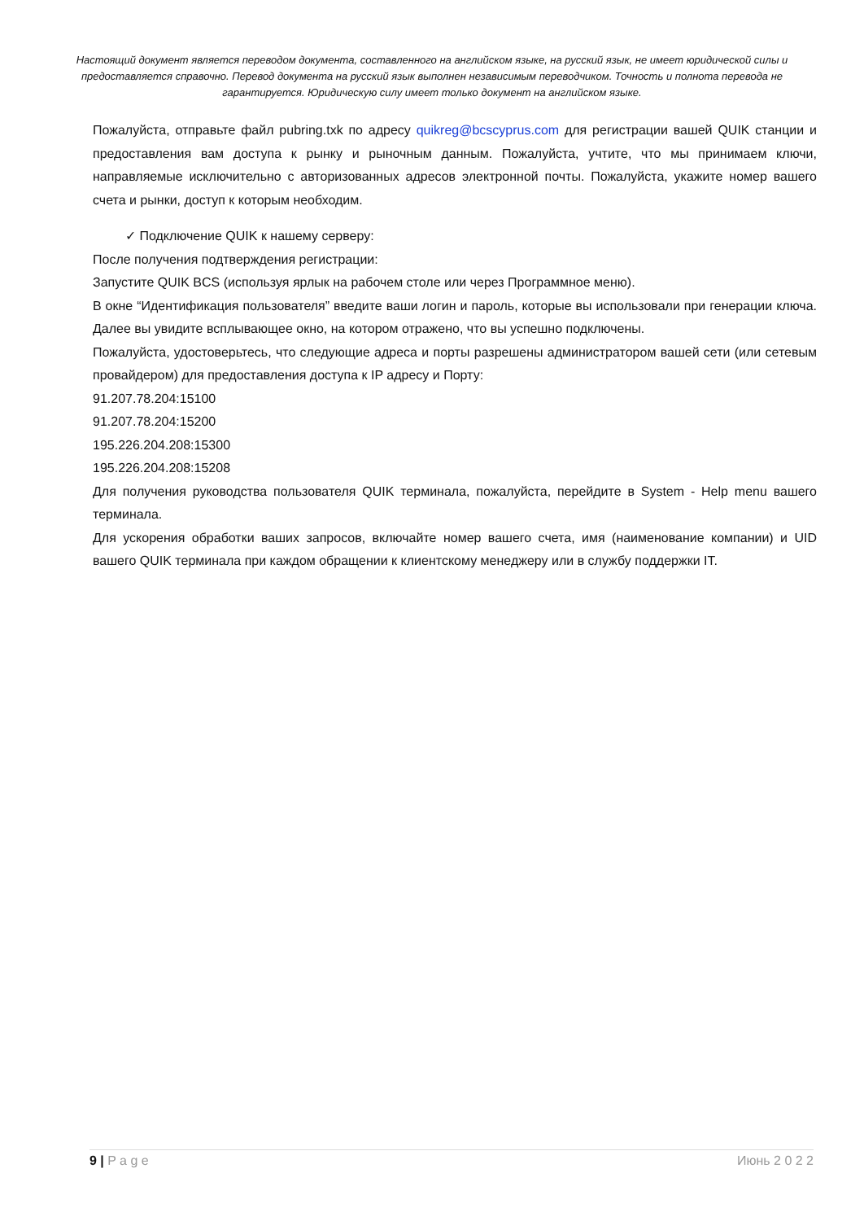Настоящий документ является переводом документа, составленного на английском языке, на русский язык, не имеет юридической силы и предоставляется справочно. Перевод документа на русский язык выполнен независимым переводчиком. Точность и полнота перевода не гарантируется. Юридическую силу имеет только документ на английском языке.
Пожалуйста, отправьте файл pubring.txk по адресу quikreg@bcscyprus.com для регистрации вашей QUIK станции и предоставления вам доступа к рынку и рыночным данным. Пожалуйста, учтите, что мы принимаем ключи, направляемые исключительно с авторизованных адресов электронной почты. Пожалуйста, укажите номер вашего счета и рынки, доступ к которым необходим.
✓ Подключение QUIK к нашему серверу:
После получения подтверждения регистрации:
Запустите QUIK BCS (используя ярлык на рабочем столе или через Программное меню).
В окне “Идентификация пользователя” введите ваши логин и пароль, которые вы использовали при генерации ключа. Далее вы увидите всплывающее окно, на котором отражено, что вы успешно подключены.
Пожалуйста, удостоверьтесь, что следующие адреса и порты разрешены администратором вашей сети (или сетевым провайдером) для предоставления доступа к IP адресу и Порту:
91.207.78.204:15100
91.207.78.204:15200
195.226.204.208:15300
195.226.204.208:15208
Для получения руководства пользователя QUIK терминала, пожалуйста, перейдите в System - Help menu вашего терминала.
Для ускорения обработки ваших запросов, включайте номер вашего счета, имя (наименование компании) и UID вашего QUIK терминала при каждом обращении к клиентскому менеджеру или в службу поддержки IT.
9 | P a g e Июнь 2 0 2 2